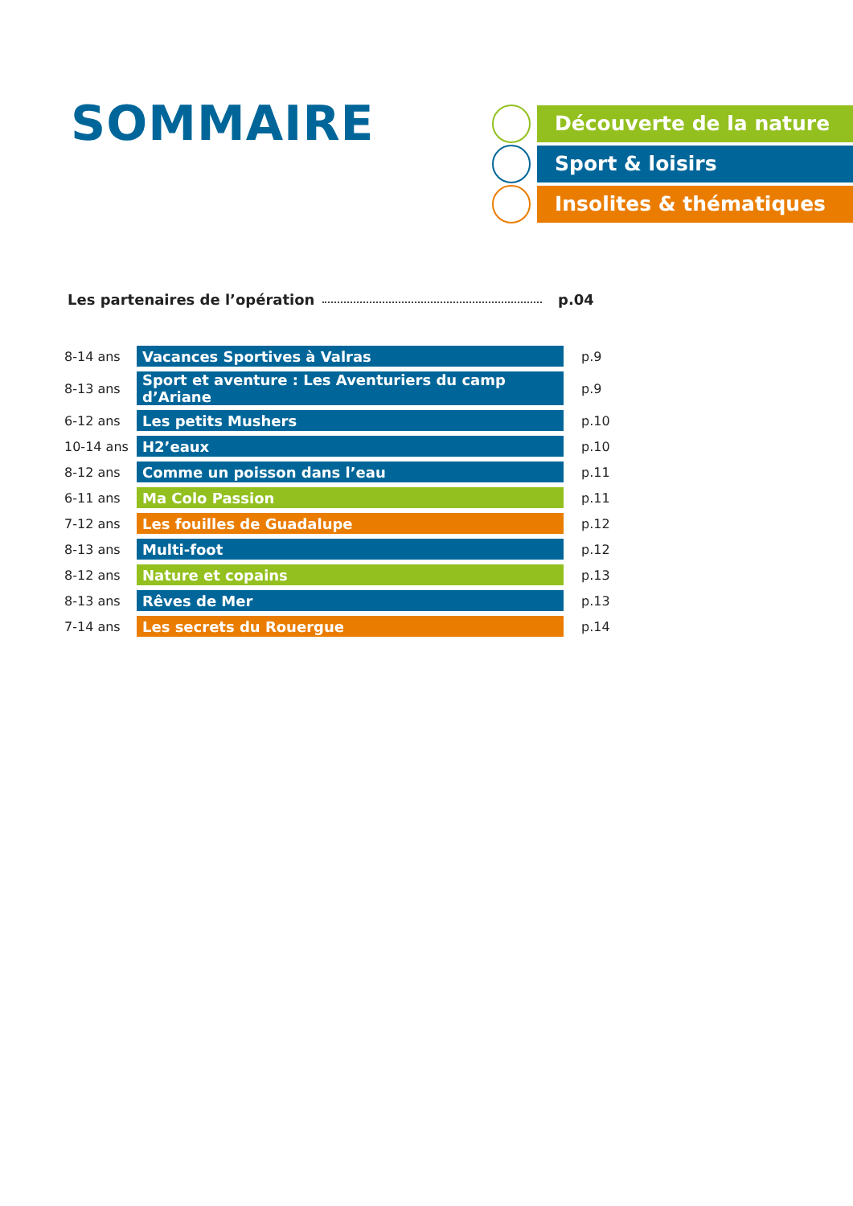SOMMAIRE
Découverte de la nature
Sport & loisirs
Insolites & thématiques
Les partenaires de l’opération p.04
| 8-14 ans | Vacances Sportives à Valras | p.9 |
| 8-13 ans | Sport et aventure : Les Aventuriers du camp d’Ariane | p.9 |
| 6-12 ans | Les petits Mushers | p.10 |
| 10-14 ans | H2’eaux | p.10 |
| 8-12 ans | Comme un poisson dans l’eau | p.11 |
| 6-11 ans | Ma Colo Passion | p.11 |
| 7-12 ans | Les fouilles de Guadalupe | p.12 |
| 8-13 ans | Multi-foot | p.12 |
| 8-12 ans | Nature et copains | p.13 |
| 8-13 ans | Rêves de Mer | p.13 |
| 7-14 ans | Les secrets du Rouergue | p.14 |